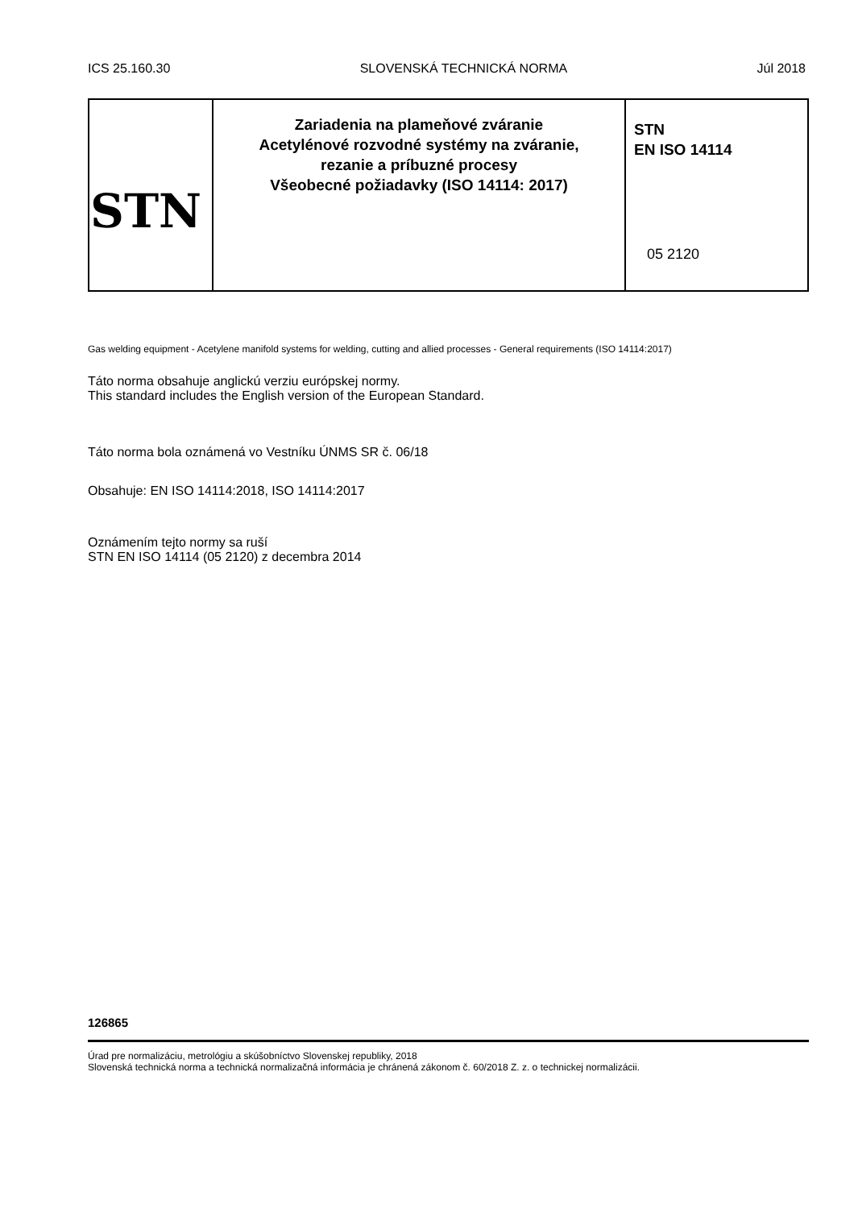ICS 25.160.30 SLOVENSKÁ TECHNICKÁ NORMA Júl 2018
| STN | Zariadenia na plameňové zváranie Acetylénové rozvodné systémy na zváranie, rezanie a príbuzné procesy Všeobecné požiadavky (ISO 14114: 2017) | STN EN ISO 14114 05 2120 |
Gas welding equipment - Acetylene manifold systems for welding, cutting and allied processes - General requirements (ISO 14114:2017)
Táto norma obsahuje anglickú verziu európskej normy.
This standard includes the English version of the European Standard.
Táto norma bola oznámená vo Vestníku ÚNMS SR č. 06/18
Obsahuje: EN ISO 14114:2018, ISO 14114:2017
Oznámením tejto normy sa ruší
STN EN ISO 14114 (05 2120) z decembra 2014
126865
Úrad pre normalizáciu, metrológiu a skúšobníctvo Slovenskej republiky, 2018
Slovenská technická norma a technická normalizačná informácia je chránená zákonom č. 60/2018 Z. z. o technickej normalizácii.